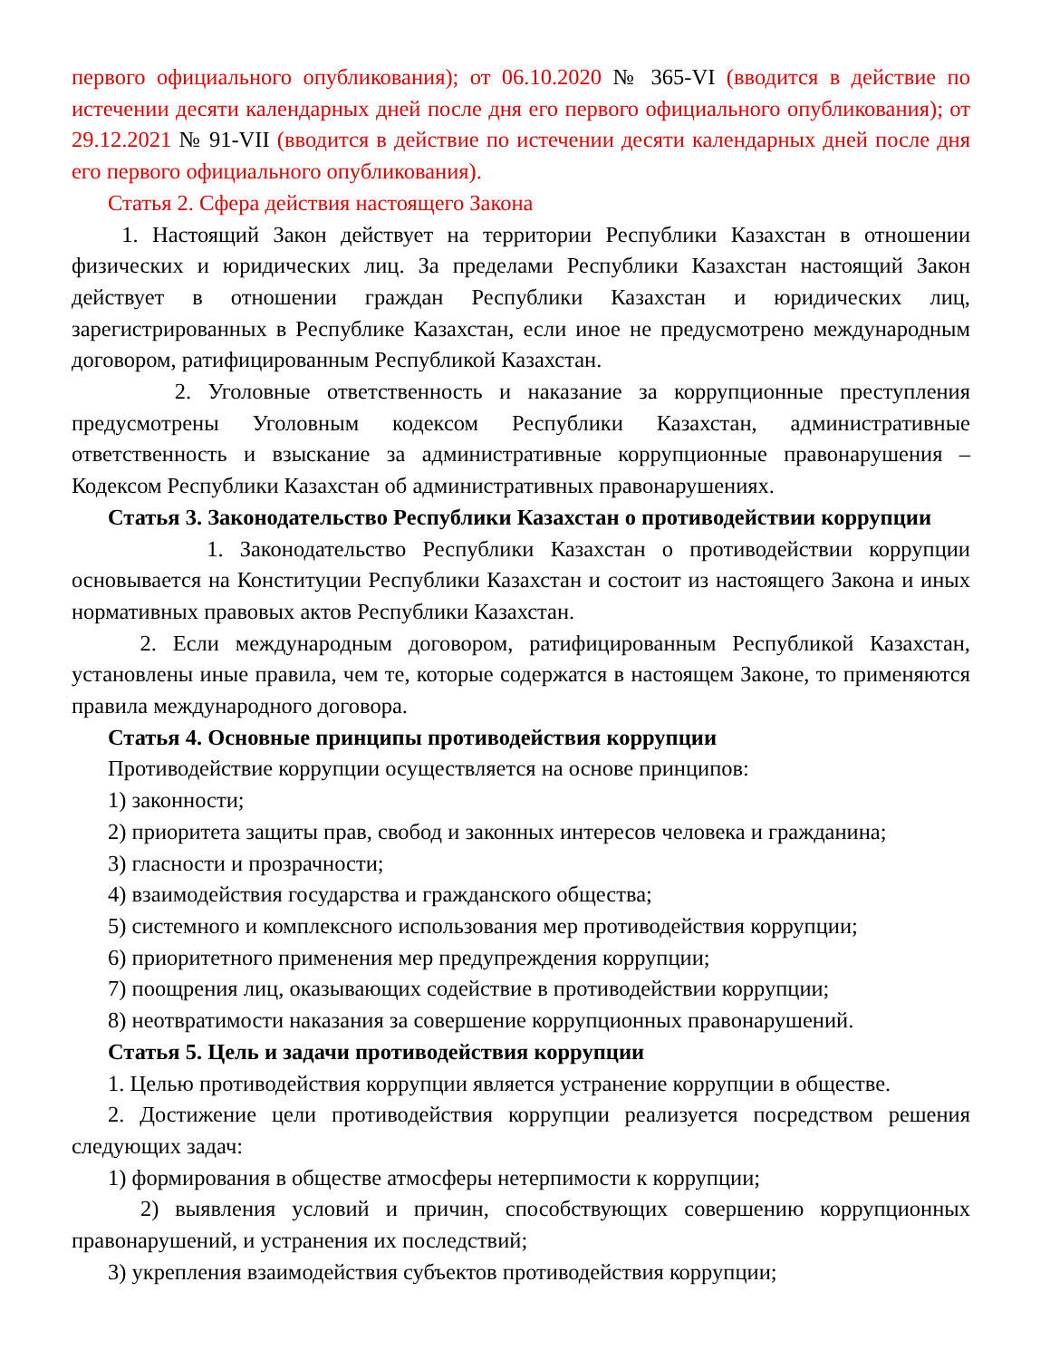первого официального опубликования); от 06.10.2020 № 365-VI (вводится в действие по истечении десяти календарных дней после дня его первого официального опубликования); от 29.12.2021 № 91-VII (вводится в действие по истечении десяти календарных дней после дня его первого официального опубликования).
Статья 2. Сфера действия настоящего Закона
1. Настоящий Закон действует на территории Республики Казахстан в отношении физических и юридических лиц. За пределами Республики Казахстан настоящий Закон действует в отношении граждан Республики Казахстан и юридических лиц, зарегистрированных в Республике Казахстан, если иное не предусмотрено международным договором, ратифицированным Республикой Казахстан.
2. Уголовные ответственность и наказание за коррупционные преступления предусмотрены Уголовным кодексом Республики Казахстан, административные ответственность и взыскание за административные коррупционные правонарушения – Кодексом Республики Казахстан об административных правонарушениях.
Статья 3. Законодательство Республики Казахстан о противодействии коррупции
1. Законодательство Республики Казахстан о противодействии коррупции основывается на Конституции Республики Казахстан и состоит из настоящего Закона и иных нормативных правовых актов Республики Казахстан.
2. Если международным договором, ратифицированным Республикой Казахстан, установлены иные правила, чем те, которые содержатся в настоящем Законе, то применяются правила международного договора.
Статья 4. Основные принципы противодействия коррупции
Противодействие коррупции осуществляется на основе принципов:
1) законности;
2) приоритета защиты прав, свобод и законных интересов человека и гражданина;
3) гласности и прозрачности;
4) взаимодействия государства и гражданского общества;
5) системного и комплексного использования мер противодействия коррупции;
6) приоритетного применения мер предупреждения коррупции;
7) поощрения лиц, оказывающих содействие в противодействии коррупции;
8) неотвратимости наказания за совершение коррупционных правонарушений.
Статья 5. Цель и задачи противодействия коррупции
1. Целью противодействия коррупции является устранение коррупции в обществе.
2. Достижение цели противодействия коррупции реализуется посредством решения следующих задач:
1) формирования в обществе атмосферы нетерпимости к коррупции;
2) выявления условий и причин, способствующих совершению коррупционных правонарушений, и устранения их последствий;
3) укрепления взаимодействия субъектов противодействия коррупции;